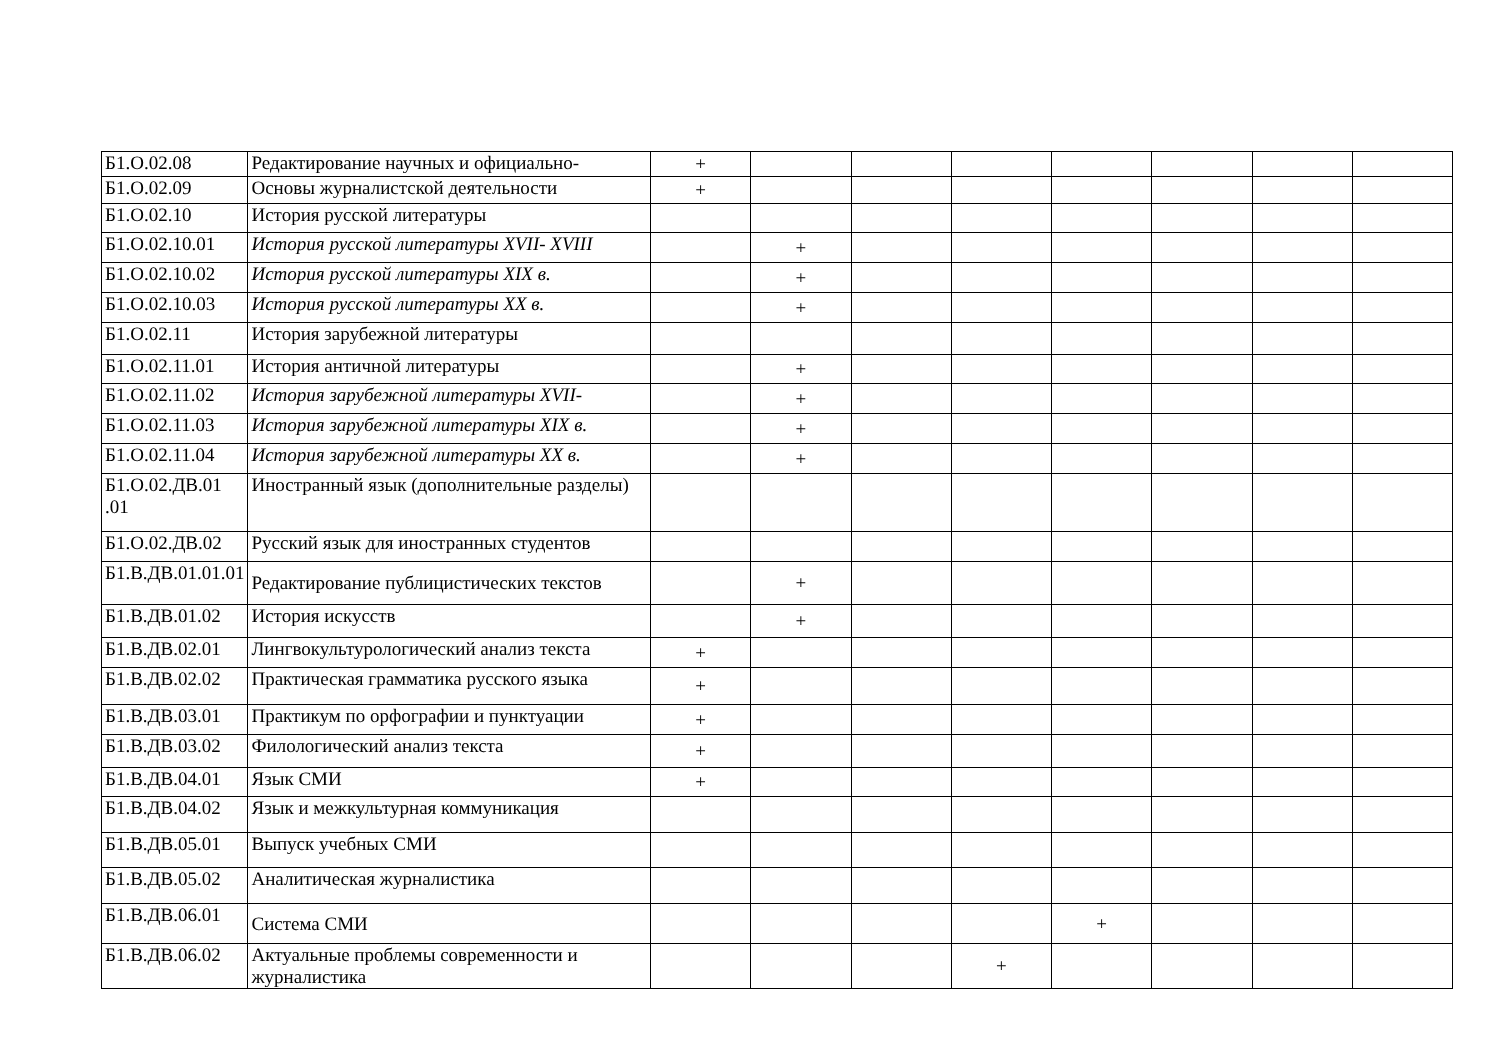| Б1.О.02.08 | Редактирование научных и официально- | + | | | | | | | |
| Б1.О.02.09 | Основы журналистской деятельности | + | | | | | | | |
| Б1.О.02.10 | История русской литературы | | | | | | | | |
| Б1.О.02.10.01 | История русской литературы XVII- XVIII | | + | | | | | | |
| Б1.О.02.10.02 | История русской литературы XIX в. | | + | | | | | | |
| Б1.О.02.10.03 | История русской литературы XX в. | | + | | | | | | |
| Б1.О.02.11 | История зарубежной литературы | | | | | | | | |
| Б1.О.02.11.01 | История античной литературы | | + | | | | | | |
| Б1.О.02.11.02 | История зарубежной литературы XVII- | | + | | | | | | |
| Б1.О.02.11.03 | История зарубежной литературы XIX в. | | + | | | | | | |
| Б1.О.02.11.04 | История зарубежной литературы XX в. | | + | | | | | | |
| Б1.О.02.ДВ.01 .01 | Иностранный язык (дополнительные разделы) | | | | | | | | |
| Б1.О.02.ДВ.02 | Русский язык для иностранных студентов | | | | | | | | |
| Б1.В.ДВ.01.01.01 | Редактирование публицистических текстов | | + | | | | | | |
| Б1.В.ДВ.01.02 | История искусств | | + | | | | | | |
| Б1.В.ДВ.02.01 | Лингвокультурологический анализ текста | + | | | | | | | |
| Б1.В.ДВ.02.02 | Практическая грамматика русского языка | + | | | | | | | |
| Б1.В.ДВ.03.01 | Практикум по орфографии и пунктуации | + | | | | | | | |
| Б1.В.ДВ.03.02 | Филологический анализ текста | + | | | | | | | |
| Б1.В.ДВ.04.01 | Язык СМИ | + | | | | | | | |
| Б1.В.ДВ.04.02 | Язык и межкультурная коммуникация | | | | | | | | |
| Б1.В.ДВ.05.01 | Выпуск учебных СМИ | | | | | | | | |
| Б1.В.ДВ.05.02 | Аналитическая журналистика | | | | | | | | |
| Б1.В.ДВ.06.01 | Система СМИ | | | | | + | | | |
| Б1.В.ДВ.06.02 | Актуальные проблемы современности и журналистика | | | | + | | | | |